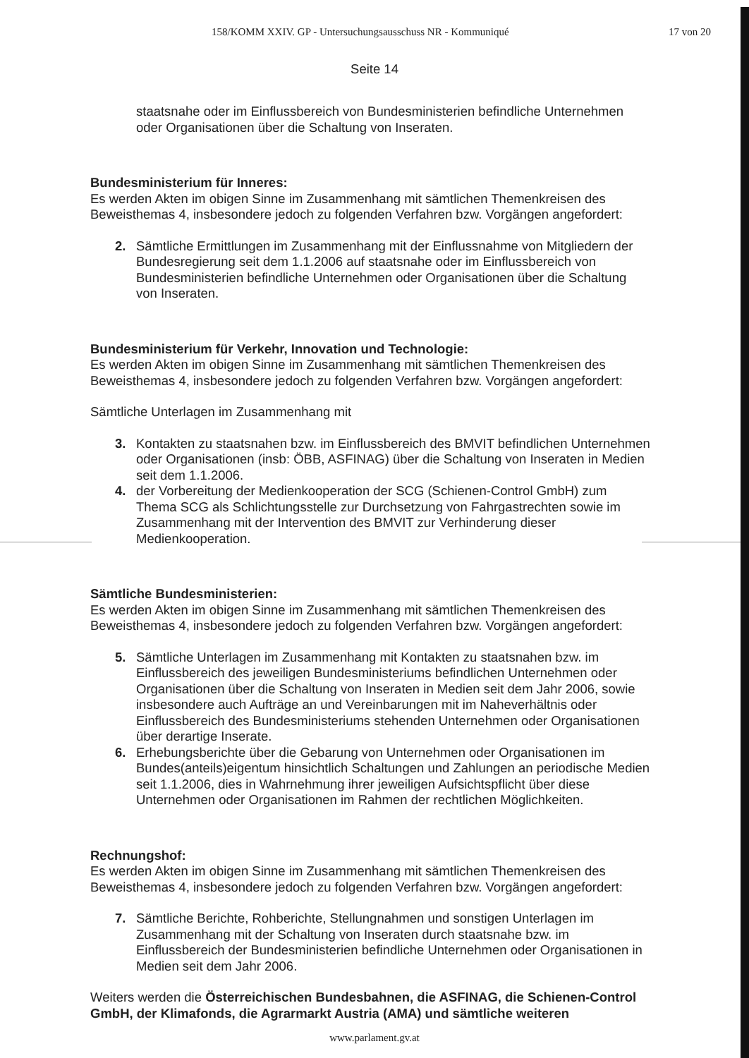158/KOMM XXIV. GP - Untersuchungsausschuss NR - Kommuniqué 17 von 20
Seite 14
staatsnahe oder im Einflussbereich von Bundesministerien befindliche Unternehmen oder Organisationen über die Schaltung von Inseraten.
Bundesministerium für Inneres:
Es werden Akten im obigen Sinne im Zusammenhang mit sämtlichen Themenkreisen des Beweisthemas 4, insbesondere jedoch zu folgenden Verfahren bzw. Vorgängen angefordert:
2. Sämtliche Ermittlungen im Zusammenhang mit der Einflussnahme von Mitgliedern der Bundesregierung seit dem 1.1.2006 auf staatsnahe oder im Einflussbereich von Bundesministerien befindliche Unternehmen oder Organisationen über die Schaltung von Inseraten.
Bundesministerium für Verkehr, Innovation und Technologie:
Es werden Akten im obigen Sinne im Zusammenhang mit sämtlichen Themenkreisen des Beweisthemas 4, insbesondere jedoch zu folgenden Verfahren bzw. Vorgängen angefordert:
Sämtliche Unterlagen im Zusammenhang mit
3. Kontakten zu staatsnahen bzw. im Einflussbereich des BMVIT befindlichen Unternehmen oder Organisationen (insb: ÖBB, ASFINAG) über die Schaltung von Inseraten in Medien seit dem 1.1.2006.
4. der Vorbereitung der Medienkooperation der SCG (Schienen-Control GmbH) zum Thema SCG als Schlichtungsstelle zur Durchsetzung von Fahrgastrechten sowie im Zusammenhang mit der Intervention des BMVIT zur Verhinderung dieser Medienkooperation.
Sämtliche Bundesministerien:
Es werden Akten im obigen Sinne im Zusammenhang mit sämtlichen Themenkreisen des Beweisthemas 4, insbesondere jedoch zu folgenden Verfahren bzw. Vorgängen angefordert:
5. Sämtliche Unterlagen im Zusammenhang mit Kontakten zu staatsnahen bzw. im Einflussbereich des jeweiligen Bundesministeriums befindlichen Unternehmen oder Organisationen über die Schaltung von Inseraten in Medien seit dem Jahr 2006, sowie insbesondere auch Aufträge an und Vereinbarungen mit im Naheverhältnis oder Einflussbereich des Bundesministeriums stehenden Unternehmen oder Organisationen über derartige Inserate.
6. Erhebungsberichte über die Gebarung von Unternehmen oder Organisationen im Bundes(anteils)eigentum hinsichtlich Schaltungen und Zahlungen an periodische Medien seit 1.1.2006, dies in Wahrnehmung ihrer jeweiligen Aufsichtspflicht über diese Unternehmen oder Organisationen im Rahmen der rechtlichen Möglichkeiten.
Rechnungshof:
Es werden Akten im obigen Sinne im Zusammenhang mit sämtlichen Themenkreisen des Beweisthemas 4, insbesondere jedoch zu folgenden Verfahren bzw. Vorgängen angefordert:
7. Sämtliche Berichte, Rohberichte, Stellungnahmen und sonstigen Unterlagen im Zusammenhang mit der Schaltung von Inseraten durch staatsnahe bzw. im Einflussbereich der Bundesministerien befindliche Unternehmen oder Organisationen in Medien seit dem Jahr 2006.
Weiters werden die Österreichischen Bundesbahnen, die ASFINAG, die Schienen-Control GmbH, der Klimafonds, die Agrarmarkt Austria (AMA) und sämtliche weiteren
www.parlament.gv.at